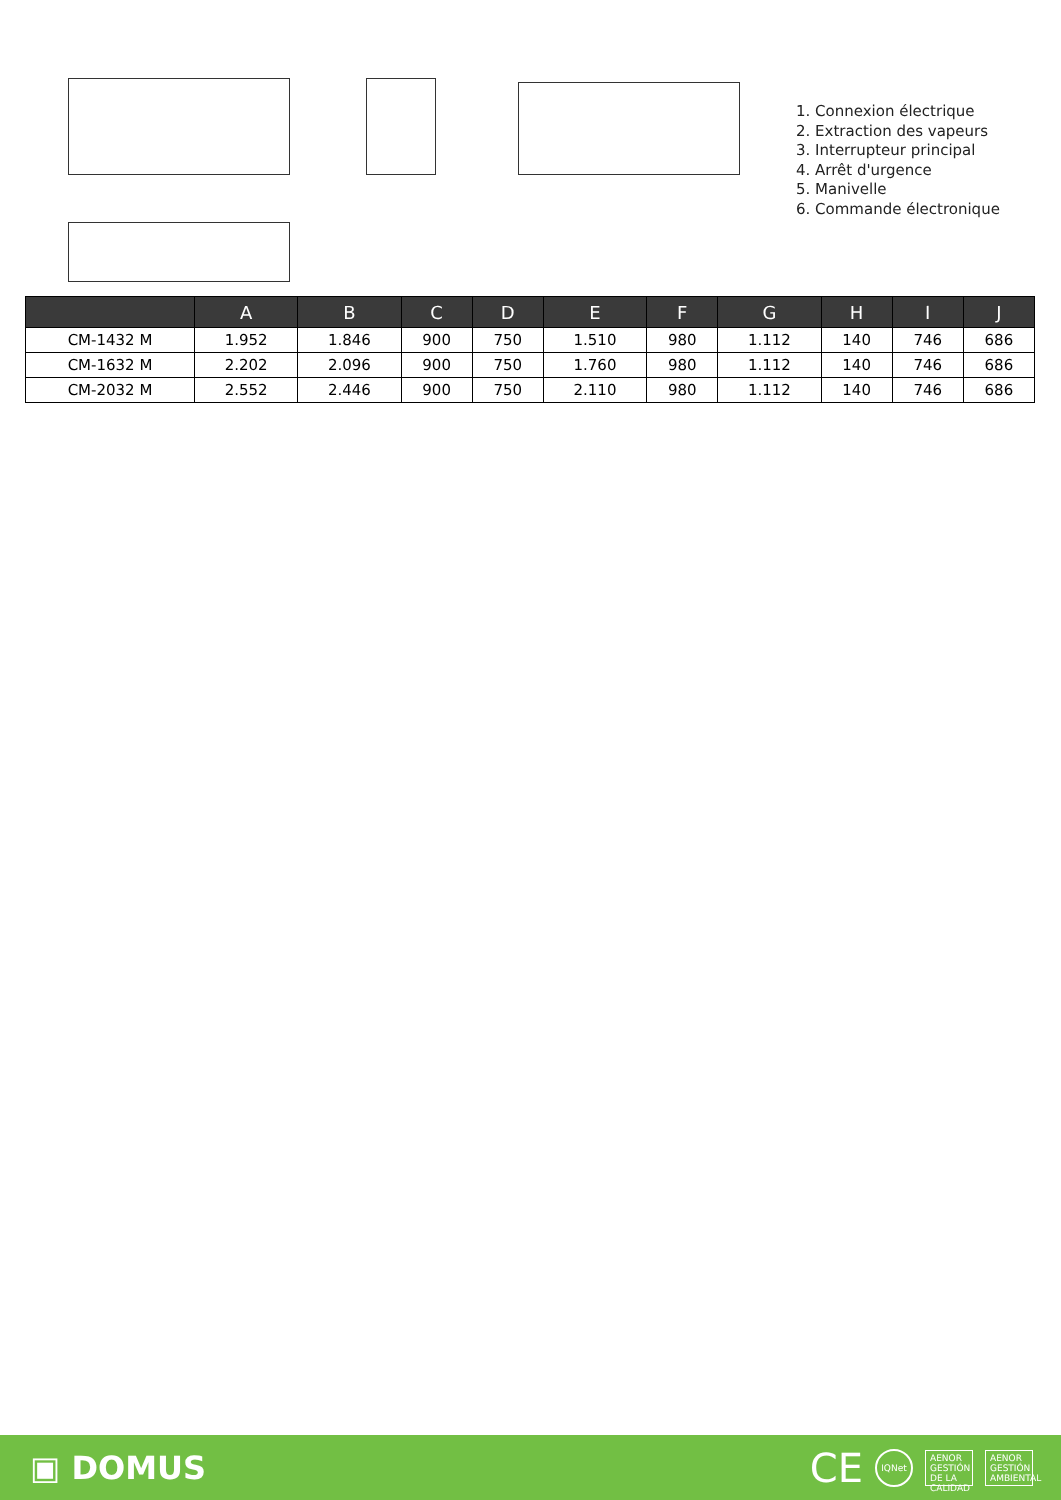1. Connexion électrique
2. Extraction des vapeurs
3. Interrupteur principal
4. Arrêt d'urgence
5. Manivelle
6. Commande électronique
| | A | B | C | D | E | F | G | H | I | J |
| --- | --- | --- | --- | --- | --- | --- | --- | --- | --- | --- |
| CM-1432 M | 1.952 | 1.846 | 900 | 750 | 1.510 | 980 | 1.112 | 140 | 746 | 686 |
| CM-1632 M | 2.202 | 2.096 | 900 | 750 | 1.760 | 980 | 1.112 | 140 | 746 | 686 |
| CM-2032 M | 2.552 | 2.446 | 900 | 750 | 2.110 | 980 | 1.112 | 140 | 746 | 686 |
▣ DOMUS
CE IQNet
AENOR
GESTIÓN DE LA CALIDAD
AENOR
GESTIÓN AMBIENTAL